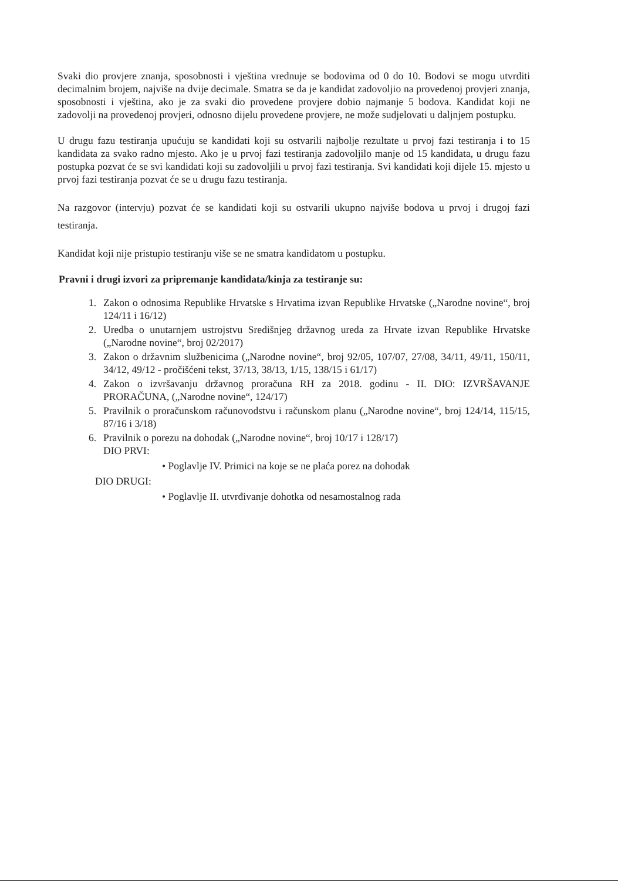Svaki dio provjere znanja, sposobnosti i vještina vrednuje se bodovima od 0 do 10. Bodovi se mogu utvrditi decimalnim brojem, najviše na dvije decimale. Smatra se da je kandidat zadovoljio na provedenoj provjeri znanja, sposobnosti i vještina, ako je za svaki dio provedene provjere dobio najmanje 5 bodova. Kandidat koji ne zadovolji na provedenoj provjeri, odnosno dijelu provedene provjere, ne može sudjelovati u daljnjem postupku.
U drugu fazu testiranja upućuju se kandidati koji su ostvarili najbolje rezultate u prvoj fazi testiranja i to 15 kandidata za svako radno mjesto. Ako je u prvoj fazi testiranja zadovoljilo manje od 15 kandidata, u drugu fazu postupka pozvat će se svi kandidati koji su zadovoljili u prvoj fazi testiranja. Svi kandidati koji dijele 15. mjesto u prvoj fazi testiranja pozvat će se u drugu fazu testiranja.
Na razgovor (intervju) pozvat će se kandidati koji su ostvarili ukupno najviše bodova u prvoj i drugoj fazi testiranja.
Kandidat koji nije pristupio testiranju više se ne smatra kandidatom u postupku.
Pravni i drugi izvori za pripremanje kandidata/kinja za testiranje su:
1. Zakon o odnosima Republike Hrvatske s Hrvatima izvan Republike Hrvatske („Narodne novine“, broj 124/11 i 16/12)
2. Uredba o unutarnjem ustrojstvu Središnjeg državnog ureda za Hrvate izvan Republike Hrvatske („Narodne novine“, broj 02/2017)
3. Zakon o državnim službenicima („Narodne novine“, broj 92/05, 107/07, 27/08, 34/11, 49/11, 150/11, 34/12, 49/12 - pročišćeni tekst, 37/13, 38/13, 1/15, 138/15 i 61/17)
4. Zakon o izvršavanju državnog proračuna RH za 2018. godinu - II. DIO: IZVRŠAVANJE PRORAČUNA, („Narodne novine“, 124/17)
5. Pravilnik o proračunskom računovodstvu i računskom planu („Narodne novine“, broj 124/14, 115/15, 87/16 i 3/18)
6. Pravilnik o porezu na dohodak („Narodne novine“, broj 10/17 i 128/17)
DIO PRVI:
• Poglavlje IV. Primici na koje se ne plaća porez na dohodak
DIO DRUGI:
• Poglavlje II. utvrđivanje dohotka od nesamostalnog rada